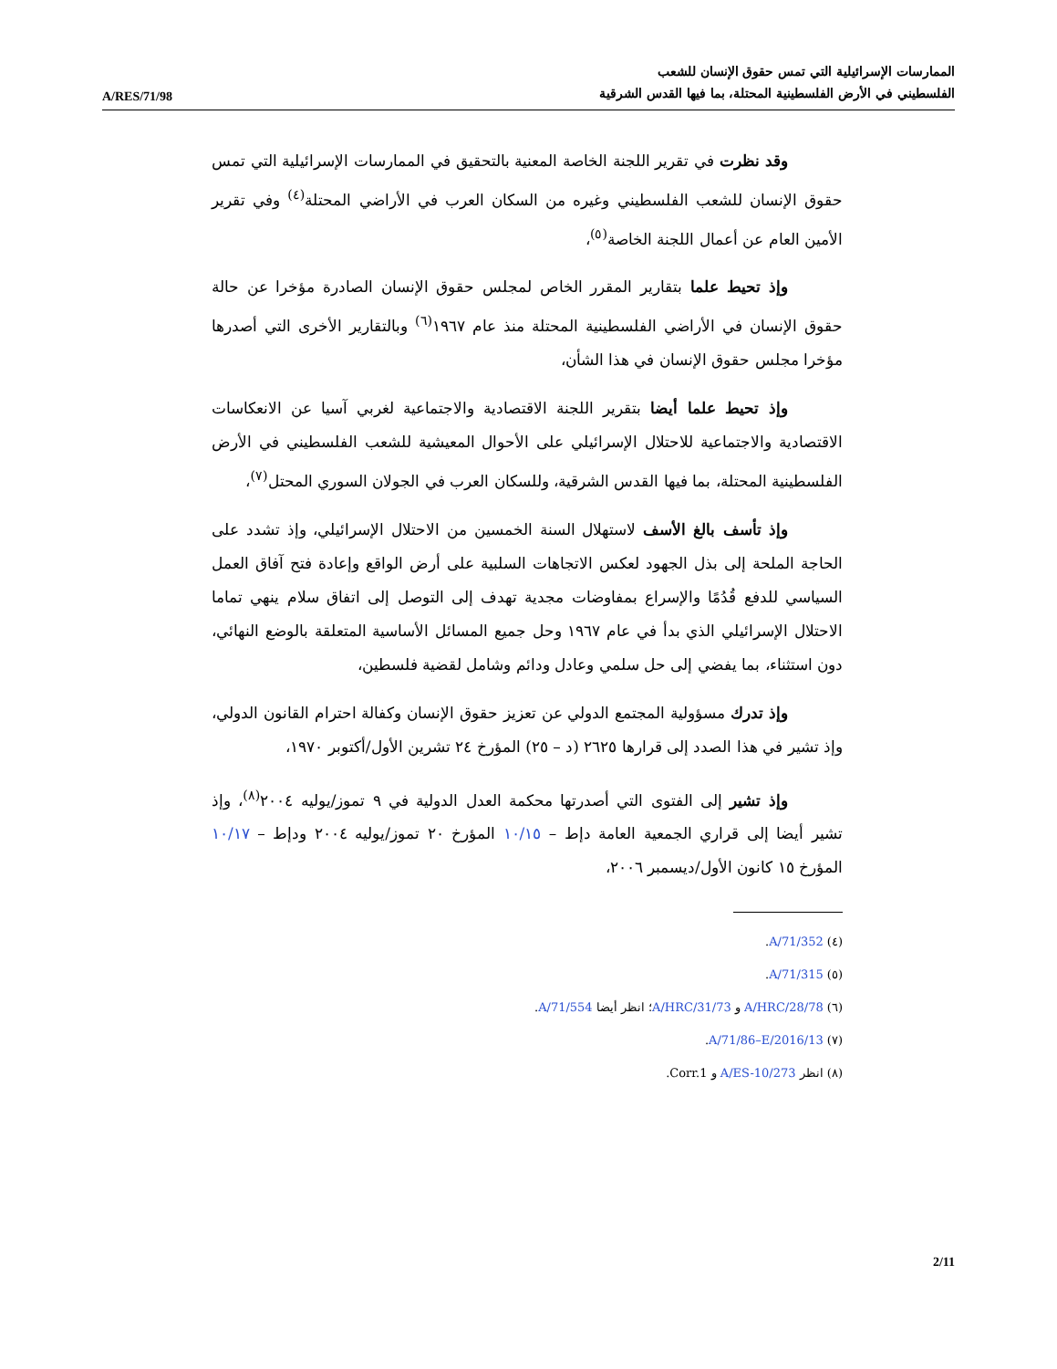A/RES/71/98
الممارسات الإسرائيلية التي تمس حقوق الإنسان للشعب
الفلسطيني في الأرض الفلسطينية المحتلة، بما فيها القدس الشرقية
وقد نظرت في تقرير اللجنة الخاصة المعنية بالتحقيق في الممارسات الإسرائيلية التي تمس حقوق الإنسان للشعب الفلسطيني وغيره من السكان العرب في الأراضي المحتلة<sup>(٤)</sup> وفي تقرير الأمين العام عن أعمال اللجنة الخاصة<sup>(٥)</sup>،
وإذ تحيط علما بتقارير المقرر الخاص لمجلس حقوق الإنسان الصادرة مؤخرا عن حالة حقوق الإنسان في الأراضي الفلسطينية المحتلة منذ عام ١٩٦٧<sup>(٦)</sup> وبالتقارير الأخرى التي أصدرها مؤخرا مجلس حقوق الإنسان في هذا الشأن،
وإذ تحيط علما أيضا بتقرير اللجنة الاقتصادية والاجتماعية لغربي آسيا عن الانعكاسات الاقتصادية والاجتماعية للاحتلال الإسرائيلي على الأحوال المعيشية للشعب الفلسطيني في الأرض الفلسطينية المحتلة، بما فيها القدس الشرقية، وللسكان العرب في الجولان السوري المحتل<sup>(٧)</sup>،
وإذ تأسف بالغ الأسف لاستهلال السنة الخمسين من الاحتلال الإسرائيلي، وإذ تشدد على الحاجة الملحة إلى بذل الجهود لعكس الاتجاهات السلبية على أرض الواقع وإعادة فتح آفاق العمل السياسي للدفع قُدُمًا والإسراع بمفاوضات مجدية تهدف إلى التوصل إلى اتفاق سلام ينهي تماما الاحتلال الإسرائيلي الذي بدأ في عام ١٩٦٧ وحل جميع المسائل الأساسية المتعلقة بالوضع النهائي، دون استثناء، بما يفضي إلى حل سلمي وعادل ودائم وشامل لقضية فلسطين،
وإذ تدرك مسؤولية المجتمع الدولي عن تعزيز حقوق الإنسان وكفالة احترام القانون الدولي، وإذ تشير في هذا الصدد إلى قرارها ٢٦٢٥ (د – ٢٥) المؤرخ ٢٤ تشرين الأول/أكتوبر ١٩٧٠،
وإذ تشير إلى الفتوى التي أصدرتها محكمة العدل الدولية في ٩ تموز/يوليه ٢٠٠٤<sup>(٨)</sup>، وإذ تشير أيضا إلى قراري الجمعية العامة دإط – ١٠/١٥ المؤرخ ٢٠ تموز/يوليه ٢٠٠٤ ودإط – ١٠/١٧ المؤرخ ١٥ كانون الأول/ديسمبر ٢٠٠٦،
(٤) A/71/352.
(٥) A/71/315.
(٦) A/HRC/28/78 و A/HRC/31/73؛ انظر أيضا A/71/554.
(٧) A/71/86–E/2016/13.
(٨) انظر A/ES-10/273 و Corr.1.
2/11